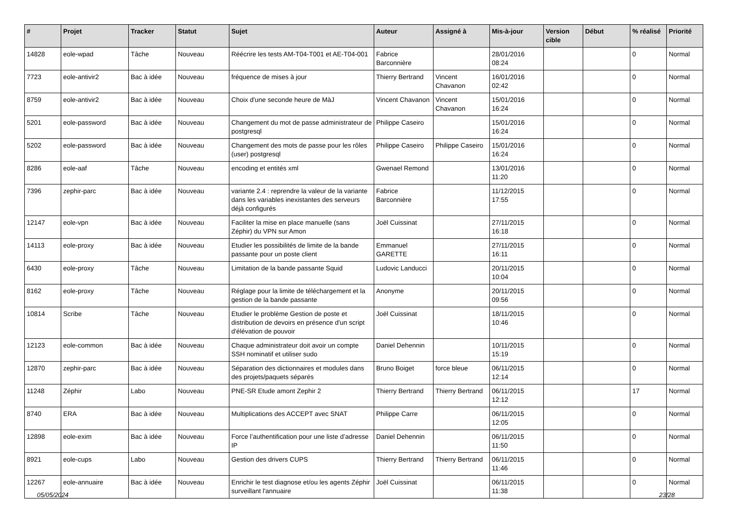| # | Projet | Tracker | Statut | Sujet | Auteur | Assigné à | Mis-à-jour | Version cible | Début | % réalisé | Priorité |
| --- | --- | --- | --- | --- | --- | --- | --- | --- | --- | --- | --- |
| 14828 | eole-wpad | Tâche | Nouveau | Réécrire les tests AM-T04-T001 et AE-T04-001 | Fabrice Barconnière | | 28/01/2016 08:24 | | | 0 | Normal |
| 7723 | eole-antivir2 | Bac à idée | Nouveau | fréquence de mises à jour | Thierry Bertrand | Vincent Chavanon | 16/01/2016 02:42 | | | 0 | Normal |
| 8759 | eole-antivir2 | Bac à idée | Nouveau | Choix d'une seconde heure de MàJ | Vincent Chavanon | Vincent Chavanon | 15/01/2016 16:24 | | | 0 | Normal |
| 5201 | eole-password | Bac à idée | Nouveau | Changement du mot de passe administrateur de postgresql | Philippe Caseiro | | 15/01/2016 16:24 | | | 0 | Normal |
| 5202 | eole-password | Bac à idée | Nouveau | Changement des mots de passe pour les rôles (user) postgresql | Philippe Caseiro | Philippe Caseiro | 15/01/2016 16:24 | | | 0 | Normal |
| 8286 | eole-aaf | Tâche | Nouveau | encoding et entités xml | Gwenael Remond | | 13/01/2016 11:20 | | | 0 | Normal |
| 7396 | zephir-parc | Bac à idée | Nouveau | variante 2.4 : reprendre la valeur de la variante dans les variables inexistantes des serveurs déjà configurés | Fabrice Barconnière | | 11/12/2015 17:55 | | | 0 | Normal |
| 12147 | eole-vpn | Bac à idée | Nouveau | Faciliter la mise en place manuelle (sans Zéphir) du VPN sur Amon | Joël Cuissinat | | 27/11/2015 16:18 | | | 0 | Normal |
| 14113 | eole-proxy | Bac à idée | Nouveau | Etudier les possibilités de limite de la bande passante pour un poste client | Emmanuel GARETTE | | 27/11/2015 16:11 | | | 0 | Normal |
| 6430 | eole-proxy | Tâche | Nouveau | Limitation de la bande passante Squid | Ludovic Landucci | | 20/11/2015 10:04 | | | 0 | Normal |
| 8162 | eole-proxy | Tâche | Nouveau | Réglage pour la limite de téléchargement et la gestion de la bande passante | Anonyme | | 20/11/2015 09:56 | | | 0 | Normal |
| 10814 | Scribe | Tâche | Nouveau | Etudier le problème Gestion de poste et distribution de devoirs en présence d'un script d'élévation de pouvoir | Joël Cuissinat | | 18/11/2015 10:46 | | | 0 | Normal |
| 12123 | eole-common | Bac à idée | Nouveau | Chaque administrateur doit avoir un compte SSH nominatif et utiliser sudo | Daniel Dehennin | | 10/11/2015 15:19 | | | 0 | Normal |
| 12870 | zephir-parc | Bac à idée | Nouveau | Séparation des dictionnaires et modules dans des projets/paquets séparés | Bruno Boiget | force bleue | 06/11/2015 12:14 | | | 0 | Normal |
| 11248 | Zéphir | Labo | Nouveau | PNE-SR Etude amont Zephir 2 | Thierry Bertrand | Thierry Bertrand | 06/11/2015 12:12 | | | 17 | Normal |
| 8740 | ERA | Bac à idée | Nouveau | Multiplications des ACCEPT avec SNAT | Philippe Carre | | 06/11/2015 12:05 | | | 0 | Normal |
| 12898 | eole-exim | Bac à idée | Nouveau | Force l’authentification pour une liste d’adresse IP | Daniel Dehennin | | 06/11/2015 11:50 | | | 0 | Normal |
| 8921 | eole-cups | Labo | Nouveau | Gestion des drivers CUPS | Thierry Bertrand | Thierry Bertrand | 06/11/2015 11:46 | | | 0 | Normal |
| 12267 | eole-annuaire | Bac à idée | Nouveau | Enrichir le test diagnose et/ou les agents Zéphir surveillant l'annuaire | Joël Cuissinat | | 06/11/2015 11:38 | | | 0 | Normal |
05/05/2024 23/28